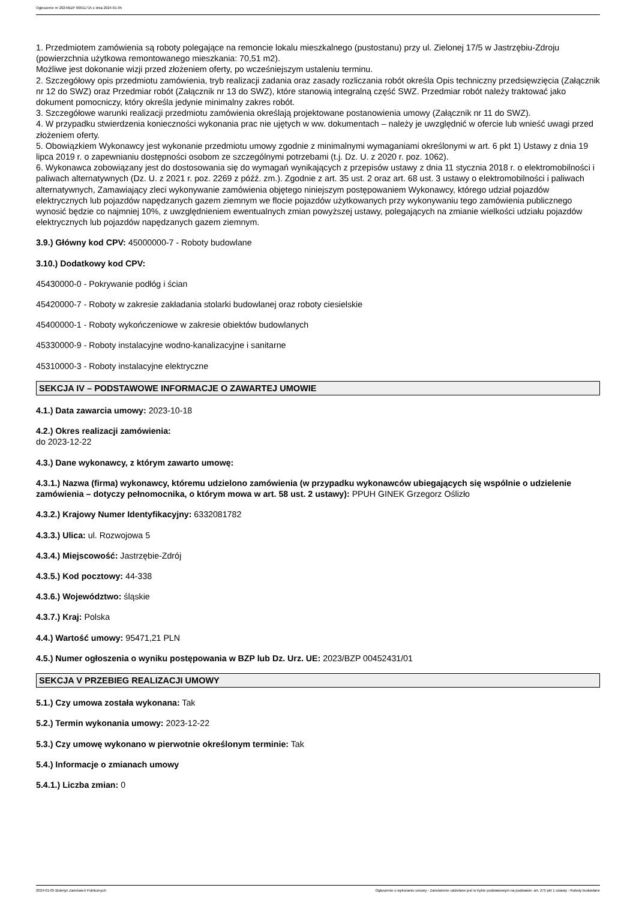Ogłoszenie nr 2024/BZP 00011715 z dnia 2024-01-05
1. Przedmiotem zamówienia są roboty polegające na remoncie lokalu mieszkalnego (pustostanu) przy ul. Zielonej 17/5 w Jastrzębiu-Zdroju (powierzchnia użytkowa remontowanego mieszkania: 70,51 m2).
Możliwe jest dokonanie wizji przed złożeniem oferty, po wcześniejszym ustaleniu terminu.
2. Szczegółowy opis przedmiotu zamówienia, tryb realizacji zadania oraz zasady rozliczania robót określa Opis techniczny przedsięwzięcia (Załącznik nr 12 do SWZ) oraz Przedmiar robót (Załącznik nr 13 do SWZ), które stanowią integralną część SWZ. Przedmiar robót należy traktować jako dokument pomocniczy, który określa jedynie minimalny zakres robót.
3. Szczegółowe warunki realizacji przedmiotu zamówienia określają projektowane postanowienia umowy (Załącznik nr 11 do SWZ).
4. W przypadku stwierdzenia konieczności wykonania prac nie ujętych w ww. dokumentach – należy je uwzględnić w ofercie lub wnieść uwagi przed złożeniem oferty.
5. Obowiązkiem Wykonawcy jest wykonanie przedmiotu umowy zgodnie z minimalnymi wymaganiami określonymi w art. 6 pkt 1) Ustawy z dnia 19 lipca 2019 r. o zapewnianiu dostępności osobom ze szczególnymi potrzebami (t.j. Dz. U. z 2020 r. poz. 1062).
6. Wykonawca zobowiązany jest do dostosowania się do wymagań wynikających z przepisów ustawy z dnia 11 stycznia 2018 r. o elektromobilności i paliwach alternatywnych (Dz. U. z 2021 r. poz. 2269 z późź. zm.). Zgodnie z art. 35 ust. 2 oraz art. 68 ust. 3 ustawy o elektromobilności i paliwach alternatywnych, Zamawiający zleci wykonywanie zamówienia objętego niniejszym postępowaniem Wykonawcy, którego udział pojazdów elektrycznych lub pojazdów napędzanych gazem ziemnym we flocie pojazdów użytkowanych przy wykonywaniu tego zamówienia publicznego wynosić będzie co najmniej 10%, z uwzględnieniem ewentualnych zmian powyższej ustawy, polegających na zmianie wielkości udziału pojazdów elektrycznych lub pojazdów napędzanych gazem ziemnym.
3.9.) Główny kod CPV: 45000000-7 - Roboty budowlane
3.10.) Dodatkowy kod CPV:
45430000-0 - Pokrywanie podłóg i ścian
45420000-7 - Roboty w zakresie zakładania stolarki budowlanej oraz roboty ciesielskie
45400000-1 - Roboty wykończeniowe w zakresie obiektów budowlanych
45330000-9 - Roboty instalacyjne wodno-kanalizacyjne i sanitarne
45310000-3 - Roboty instalacyjne elektryczne
SEKCJA IV – PODSTAWOWE INFORMACJE O ZAWARTEJ UMOWIE
4.1.) Data zawarcia umowy: 2023-10-18
4.2.) Okres realizacji zamówienia:
do 2023-12-22
4.3.) Dane wykonawcy, z którym zawarto umowę:
4.3.1.) Nazwa (firma) wykonawcy, któremu udzielono zamówienia (w przypadku wykonawców ubiegających się wspólnie o udzielenie zamówienia – dotyczy pełnomocnika, o którym mowa w art. 58 ust. 2 ustawy): PPUH GINEK Grzegorz Oślizło
4.3.2.) Krajowy Numer Identyfikacyjny: 6332081782
4.3.3.) Ulica: ul. Rozwojowa 5
4.3.4.) Miejscowość: Jastrzębie-Zdrój
4.3.5.) Kod pocztowy: 44-338
4.3.6.) Województwo: śląskie
4.3.7.) Kraj: Polska
4.4.) Wartość umowy: 95471,21 PLN
4.5.) Numer ogłoszenia o wyniku postępowania w BZP lub Dz. Urz. UE: 2023/BZP 00452431/01
SEKCJA V PRZEBIEG REALIZACJI UMOWY
5.1.) Czy umowa została wykonana: Tak
5.2.) Termin wykonania umowy: 2023-12-22
5.3.) Czy umowę wykonano w pierwotnie określonym terminie: Tak
5.4.) Informacje o zmianach umowy
5.4.1.) Liczba zmian: 0
2024-01-05 Biuletyn Zamówień Publicznych Ogłoszenie o wykonaniu umowy - Zamówienie udzielane jest w trybie podstawowym na podstawie: art. 275 pkt 1 ustawy - Roboty budowlane